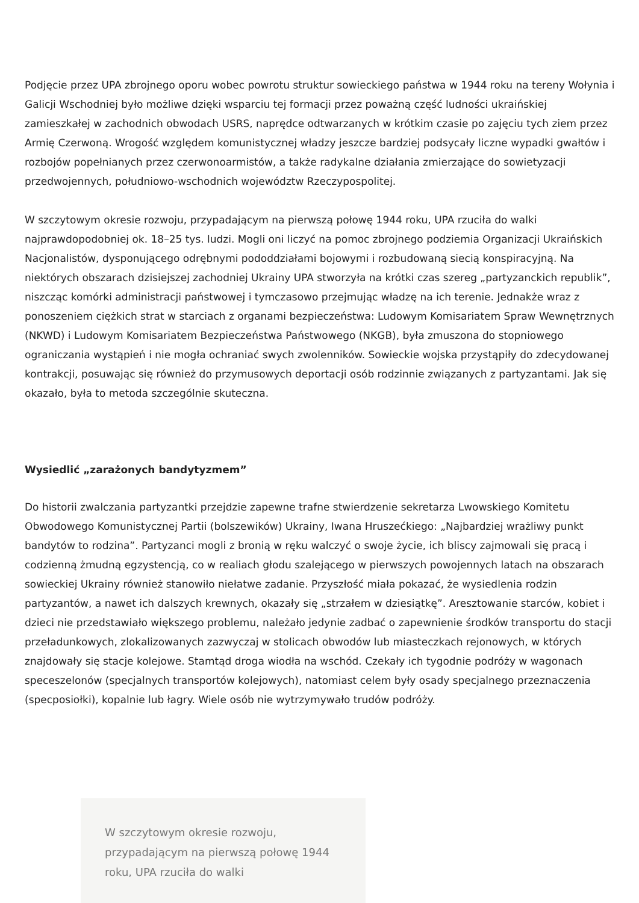Podjęcie przez UPA zbrojnego oporu wobec powrotu struktur sowieckiego państwa w 1944 roku na tereny Wołynia i Galicji Wschodniej było możliwe dzięki wsparciu tej formacji przez poważną część ludności ukraińskiej zamieszkałej w zachodnich obwodach USRS, naprędce odtwarzanych w krótkim czasie po zajęciu tych ziem przez Armię Czerwoną. Wrogość względem komunistycznej władzy jeszcze bardziej podsycały liczne wypadki gwałtów i rozbojów popełnianych przez czerwonoarmistów, a także radykalne działania zmierzające do sowietyzacji przedwojennych, południowo-wschodnich województw Rzeczypospolitej.
W szczytowym okresie rozwoju, przypadającym na pierwszą połowę 1944 roku, UPA rzuciła do walki najprawdopodobniej ok. 18–25 tys. ludzi. Mogli oni liczyć na pomoc zbrojnego podziemia Organizacji Ukraińskich Nacjonalistów, dysponującego odrębnymi pododdziałami bojowymi i rozbudowaną siecią konspiracyjną. Na niektórych obszarach dzisiejszej zachodniej Ukrainy UPA stworzyła na krótki czas szereg „partyzanckich republik”, niszcząc komórki administracji państwowej i tymczasowo przejmując władzę na ich terenie. Jednakże wraz z ponoszeniem ciężkich strat w starciach z organami bezpieczeństwa: Ludowym Komisariatem Spraw Wewnętrznych (NKWD) i Ludowym Komisariatem Bezpieczeństwa Państwowego (NKGB), była zmuszona do stopniowego ograniczania wystąpień i nie mogła ochraniać swych zwolenników. Sowieckie wojska przystąpiły do zdecydowanej kontrakcji, posuwając się również do przymusowych deportacji osób rodzinnie związanych z partyzantami. Jak się okazało, była to metoda szczególnie skuteczna.
Wysiedlić „zarażonych bandytyzmem”
Do historii zwalczania partyzantki przejdzie zapewne trafne stwierdzenie sekretarza Lwowskiego Komitetu Obwodowego Komunistycznej Partii (bolszewików) Ukrainy, Iwana Hruszećkiego: „Najbardziej wrażliwy punkt bandytów to rodzina”. Partyzanci mogli z bronią w ręku walczyć o swoje życie, ich bliscy zajmowali się pracą i codzienną żmudną egzystencją, co w realiach głodu szalejącego w pierwszych powojennych latach na obszarach sowieckiej Ukrainy również stanowiło niełatwe zadanie. Przyszłość miała pokazać, że wysiedlenia rodzin partyzantów, a nawet ich dalszych krewnych, okazały się „strzałem w dziesiątkę”. Aresztowanie starców, kobiet i dzieci nie przedstawiało większego problemu, należało jedynie zadbać o zapewnienie środków transportu do stacji przeładunkowych, zlokalizowanych zazwyczaj w stolicach obwodów lub miasteczkach rejonowych, w których znajdowały się stacje kolejowe. Stamtąd droga wiodła na wschód. Czekały ich tygodnie podróży w wagonach speceszelonów (specjalnych transportów kolejowych), natomiast celem były osady specjalnego przeznaczenia (specposiołki), kopalnie lub łagry. Wiele osób nie wytrzymywało trudów podróży.
W szczytowym okresie rozwoju, przypadającym na pierwszą połowę 1944 roku, UPA rzuciła do walki